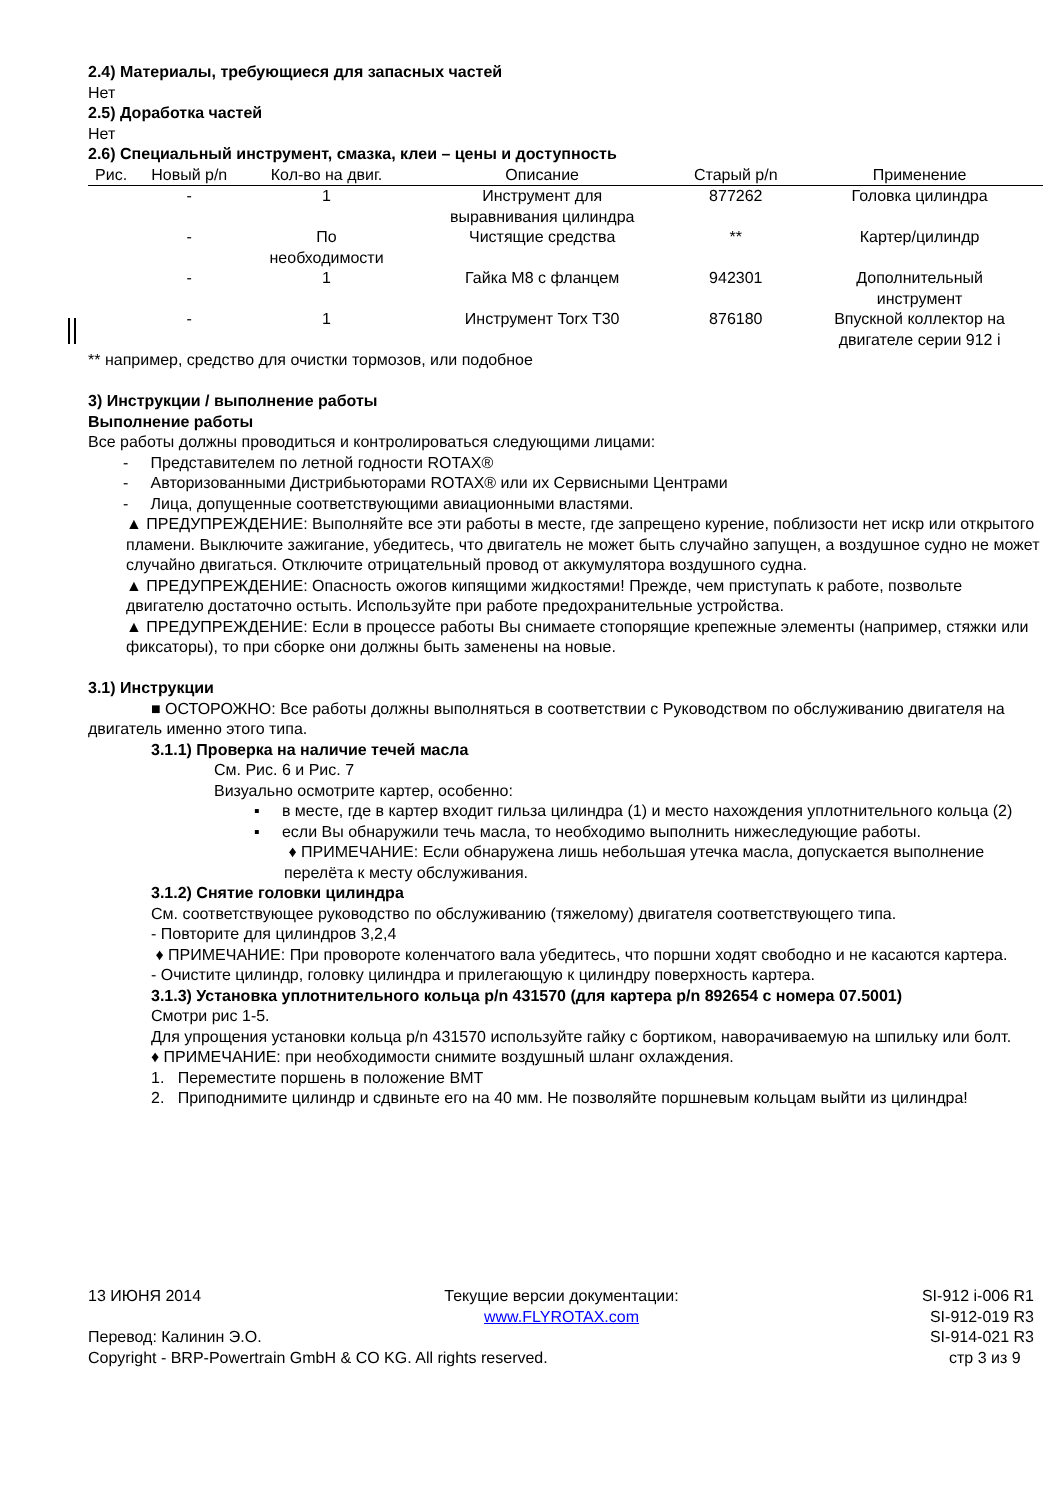2.4) Материалы, требующиеся для запасных частей
Нет
2.5) Доработка частей
Нет
2.6) Специальный инструмент, смазка, клеи – цены и доступность
| Рис. | Новый p/n | Кол-во на двиг. | Описание | Старый p/n | Применение |
| --- | --- | --- | --- | --- | --- |
| | - | 1 | Инструмент для выравнивания цилиндра | 877262 | Головка цилиндра |
| | - | По необходимости | Чистящие средства | ** | Картер/цилиндр |
| | - | 1 | Гайка M8 с фланцем | 942301 | Дополнительный инструмент |
| | - | 1 | Инструмент Torx T30 | 876180 | Впускной коллектор на двигателе серии 912 i |
** например, средство для очистки тормозов, или подобное
3) Инструкции / выполнение работы
Выполнение работы
Все работы должны проводиться и контролироваться следующими лицами:
- Представителем по летной годности ROTAX®
- Авторизованными Дистрибьюторами ROTAX® или их Сервисными Центрами
- Лица, допущенные соответствующими авиационными властями.
▲ ПРЕДУПРЕЖДЕНИЕ: Выполняйте все эти работы в месте, где запрещено курение, поблизости нет искр или открытого пламени. Выключите зажигание, убедитесь, что двигатель не может быть случайно запущен, а воздушное судно не может случайно двигаться. Отключите отрицательный провод от аккумулятора воздушного судна.
▲ ПРЕДУПРЕЖДЕНИЕ: Опасность ожогов кипящими жидкостями! Прежде, чем приступать к работе, позвольте двигателю достаточно остыть. Используйте при работе предохранительные устройства.
▲ ПРЕДУПРЕЖДЕНИЕ: Если в процессе работы Вы снимаете стопорящие крепежные элементы (например, стяжки или фиксаторы), то при сборке они должны быть заменены на новые.
3.1) Инструкции
■ ОСТОРОЖНО: Все работы должны выполняться в соответствии с Руководством по обслуживанию двигателя на двигатель именно этого типа.
3.1.1) Проверка на наличие течей масла
См. Рис. 6 и Рис. 7
Визуально осмотрите картер, особенно:
▪ в месте, где в картер входит гильза цилиндра (1) и место нахождения уплотнительного кольца (2)
▪ если Вы обнаружили течь масла, то необходимо выполнить нижеследующие работы.
♦ ПРИМЕЧАНИЕ: Если обнаружена лишь небольшая утечка масла, допускается выполнение перелёта к месту обслуживания.
3.1.2) Снятие головки цилиндра
См. соответствующее руководство по обслуживанию (тяжелому) двигателя соответствующего типа.
- Повторите для цилиндров 3,2,4
♦ ПРИМЕЧАНИЕ: При провороте коленчатого вала убедитесь, что поршни ходят свободно и не касаются картера.
- Очистите цилиндр, головку цилиндра и прилегающую к цилиндру поверхность картера.
3.1.3) Установка уплотнительного кольца p/n 431570 (для картера p/n 892654 с номера 07.5001)
Смотри рис 1-5.
Для упрощения установки кольца p/n 431570 используйте гайку с бортиком, наворачиваемую на шпильку или болт.
♦ ПРИМЕЧАНИЕ: при необходимости снимите воздушный шланг охлаждения.
1. Переместите поршень в положение ВМТ
2. Приподнимите цилиндр и сдвиньте его на 40 мм. Не позволяйте поршневым кольцам выйти из цилиндра!
13 ИЮНЯ 2014 Текущие версии документации:
www.FLYROTAX.com SI-912 i-006 R1
SI-912-019 R3
Перевод: Калинин Э.О. SI-914-021 R3
Copyright - BRP-Powertrain GmbH & CO KG. All rights reserved. стр 3 из 9